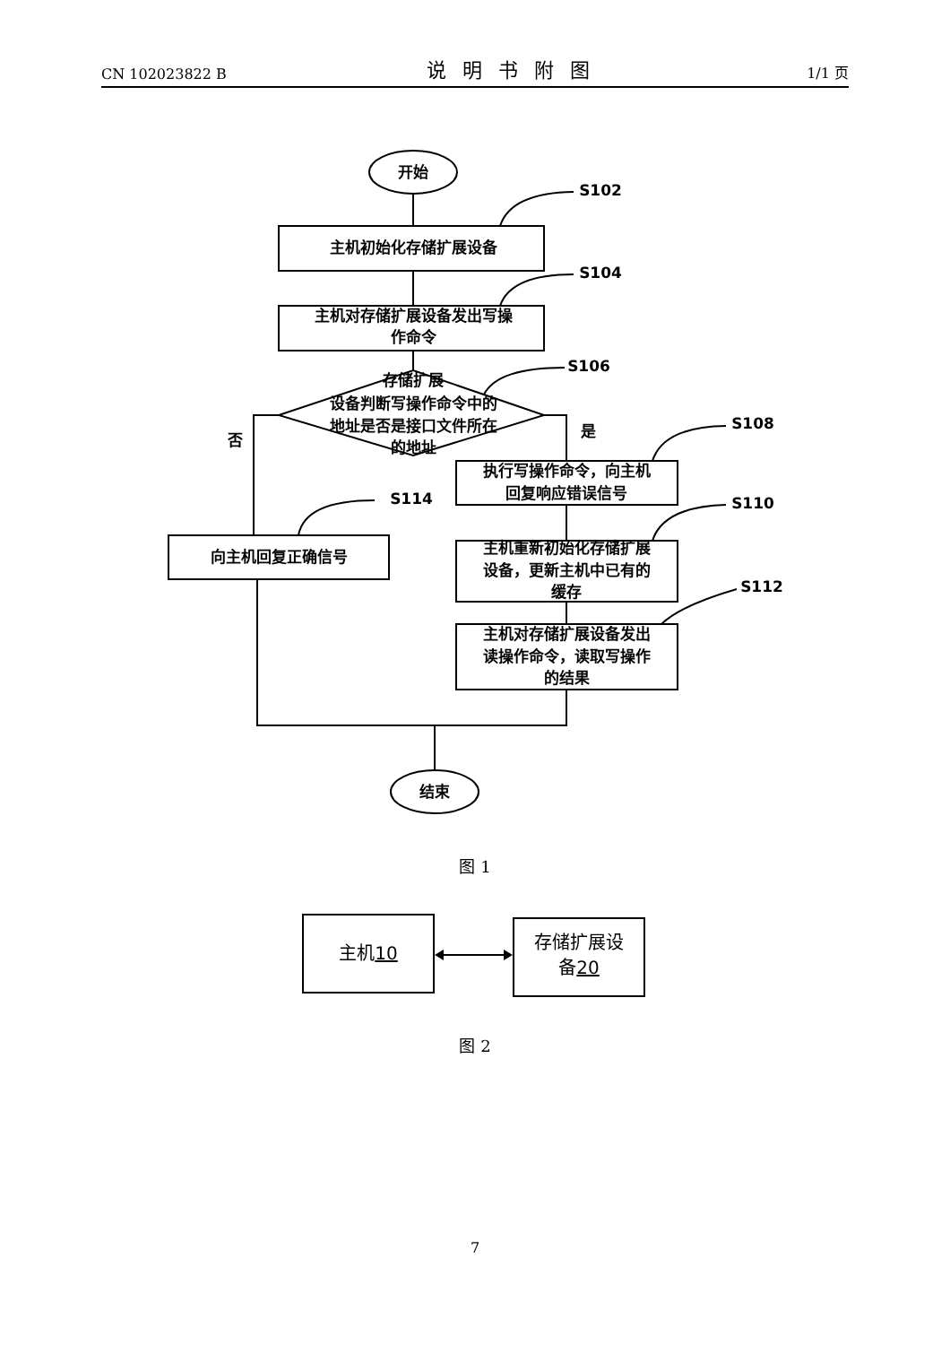CN 102023822 B 说明书附图 1/1 页
开始
主机初始化存储扩展设备
主机对存储扩展设备发出写操
作命令
存储扩展
设备判断写操作命令中的
地址是否是接口文件所在
的地址
执行写操作命令，向主机
回复响应错误信号
主机重新初始化存储扩展
设备，更新主机中已有的
缓存
主机对存储扩展设备发出
读操作命令，读取写操作
的结果
向主机回复正确信号
结束
否
是
S102
S104
S106
S108
S110
S112
S114
主机10
存储扩展设
备20
图 1
图 2
7